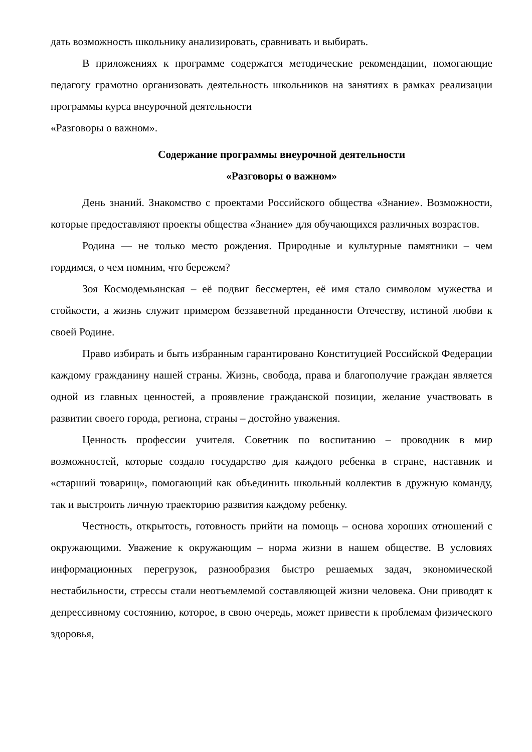дать возможность школьнику анализировать, сравнивать и выбирать.
В приложениях к программе содержатся методические рекомендации, помогающие педагогу грамотно организовать деятельность школьников на занятиях в рамках реализации программы курса внеурочной деятельности
«Разговоры о важном».
Содержание программы внеурочной деятельности
«Разговоры о важном»
День знаний. Знакомство с проектами Российского общества «Знание». Возможности, которые предоставляют проекты общества «Знание» для обучающихся различных возрастов.
Родина — не только место рождения. Природные и культурные памятники – чем гордимся, о чем помним, что бережем?
Зоя Космодемьянская – её подвиг бессмертен, её имя стало символом мужества и стойкости, а жизнь служит примером беззаветной преданности Отечеству, истиной любви к своей Родине.
Право избирать и быть избранным гарантировано Конституцией Российской Федерации каждому гражданину нашей страны. Жизнь, свобода, права и благополучие граждан является одной из главных ценностей, а проявление гражданской позиции, желание участвовать в развитии своего города, региона, страны – достойно уважения.
Ценность профессии учителя. Советник по воспитанию – проводник в мир возможностей, которые создало государство для каждого ребенка в стране, наставник и «старший товарищ», помогающий как объединить школьный коллектив в дружную команду, так и выстроить личную траекторию развития каждому ребенку.
Честность, открытость, готовность прийти на помощь – основа хороших отношений с окружающими. Уважение к окружающим – норма жизни в нашем обществе. В условиях информационных перегрузок, разнообразия быстро решаемых задач, экономической нестабильности, стрессы стали неотъемлемой составляющей жизни человека. Они приводят к депрессивному состоянию, которое, в свою очередь, может привести к проблемам физического здоровья,